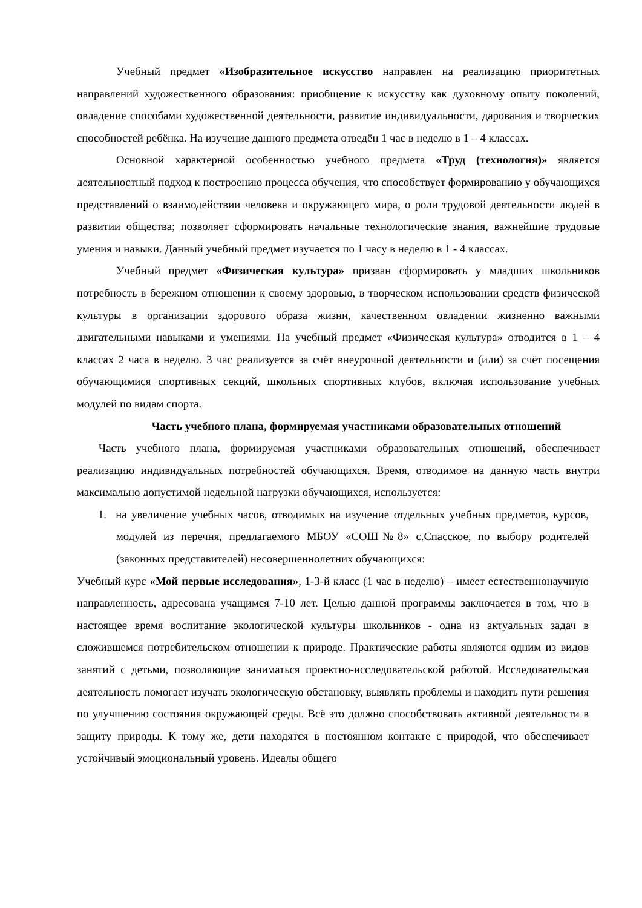Учебный предмет «Изобразительное искусство направлен на реализацию приоритетных направлений художественного образования: приобщение к искусству как духовному опыту поколений, овладение способами художественной деятельности, развитие индивидуальности, дарования и творческих способностей ребёнка. На изучение данного предмета отведён 1 час в неделю в 1 – 4 классах.
Основной характерной особенностью учебного предмета «Труд (технология)» является деятельностный подход к построению процесса обучения, что способствует формированию у обучающихся представлений о взаимодействии человека и окружающего мира, о роли трудовой деятельности людей в развитии общества; позволяет сформировать начальные технологические знания, важнейшие трудовые умения и навыки. Данный учебный предмет изучается по 1 часу в неделю в 1 - 4 классах.
Учебный предмет «Физическая культура» призван сформировать у младших школьников потребность в бережном отношении к своему здоровью, в творческом использовании средств физической культуры в организации здорового образа жизни, качественном овладении жизненно важными двигательными навыками и умениями. На учебный предмет «Физическая культура» отводится в 1 – 4 классах 2 часа в неделю. 3 час реализуется за счёт внеурочной деятельности и (или) за счёт посещения обучающимися спортивных секций, школьных спортивных клубов, включая использование учебных модулей по видам спорта.
Часть учебного плана, формируемая участниками образовательных отношений
Часть учебного плана, формируемая участниками образовательных отношений, обеспечивает реализацию индивидуальных потребностей обучающихся. Время, отводимое на данную часть внутри максимально допустимой недельной нагрузки обучающихся, используется:
1. на увеличение учебных часов, отводимых на изучение отдельных учебных предметов, курсов, модулей из перечня, предлагаемого МБОУ «СОШ№8» с.Спасское, по выбору родителей (законных представителей) несовершеннолетних обучающихся:
Учебный курс «Мой первые исследования», 1-3-й класс (1 час в неделю) – имеет естественнонаучную направленность, адресована учащимся 7-10 лет. Целью данной программы заключается в том, что в настоящее время воспитание экологической культуры школьников - одна из актуальных задач в сложившемся потребительском отношении к природе. Практические работы являются одним из видов занятий с детьми, позволяющие заниматься проектно-исследовательской работой. Исследовательская деятельность помогает изучать экологическую обстановку, выявлять проблемы и находить пути решения по улучшению состояния окружающей среды. Всё это должно способствовать активной деятельности в защиту природы. К тому же, дети находятся в постоянном контакте с природой, что обеспечивает устойчивый эмоциональный уровень. Идеалы общего